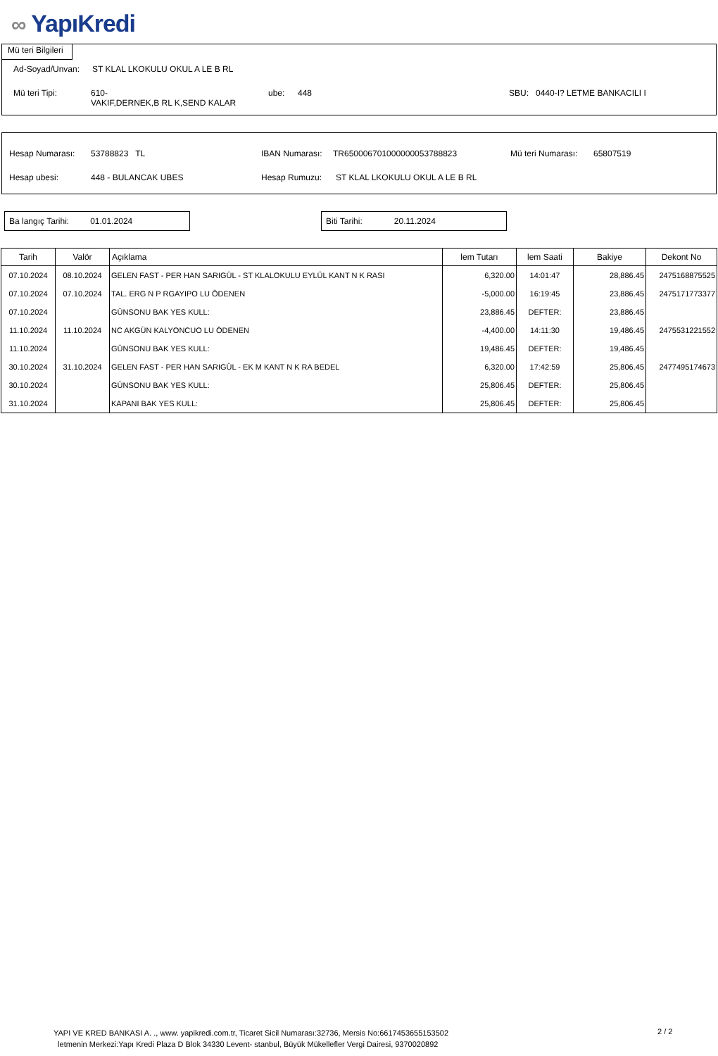∞ YapıKredi
Mü teri Bilgileri
Ad-Soyad/Unvan: ST KLAL LKOKULU OKUL A LE B RL
Mü teri Tipi: 610-
VAKIF,DERNEK,B RL K,SEND KALAR
ube: 448 SBU: 0440-I? LETME BANKACILI I
Hesap Numarası: 53788823 TL IBAN Numarası: TR650006701000000053788823 Mü teri Numarası:
65807519
Hesap ubesi: 448 - BULANCAK UBES Hesap Rumuzu: ST KLAL LKOKULU OKUL A LE B RL
Ba langıç Tarihi: 01.01.2024 Biti Tarihi: 20.11.2024
| Tarih | Valör | Açıklama | lem Tutarı | lem Saati | Bakiye | Dekont No |
| --- | --- | --- | --- | --- | --- | --- |
| 07.10.2024 | 08.10.2024 | GELEN FAST - PER HAN SARIGÜL - ST KLALOKULU EYLÜL KANT N K RASI | 6,320.00 | 14:01:47 | 28,886.45 | 2475168875525 |
| 07.10.2024 | 07.10.2024 | TAL. ERG N P RGAYIPO LU ÖDENEN | -5,000.00 | 16:19:45 | 23,886.45 | 2475171773377 |
| 07.10.2024 | | GÜNSONU BAK YES KULL: | 23,886.45 | DEFTER: | 23,886.45 | |
| 11.10.2024 | 11.10.2024 | NC AKGÜN KALYONCUO LU ÖDENEN | -4,400.00 | 14:11:30 | 19,486.45 | 2475531221552 |
| 11.10.2024 | | GÜNSONU BAK YES KULL: | 19,486.45 | DEFTER: | 19,486.45 | |
| 30.10.2024 | 31.10.2024 | GELEN FAST - PER HAN SARIGÜL - EK M KANT N K RA BEDEL | 6,320.00 | 17:42:59 | 25,806.45 | 2477495174673 |
| 30.10.2024 | | GÜNSONU BAK YES KULL: | 25,806.45 | DEFTER: | 25,806.45 | |
| 31.10.2024 | | KAPANI BAK YES KULL: | 25,806.45 | DEFTER: | 25,806.45 | |
YAPI VE KRED BANKASI A. ., www. yapikredi.com.tr, Ticaret Sicil Numarası:32736, Mersis No:6617453655153502
letmenin Merkezi:Yapı Kredi Plaza D Blok 34330 Levent- stanbul, Büyük Mükellefler Vergi Dairesi, 9370020892
2 / 2